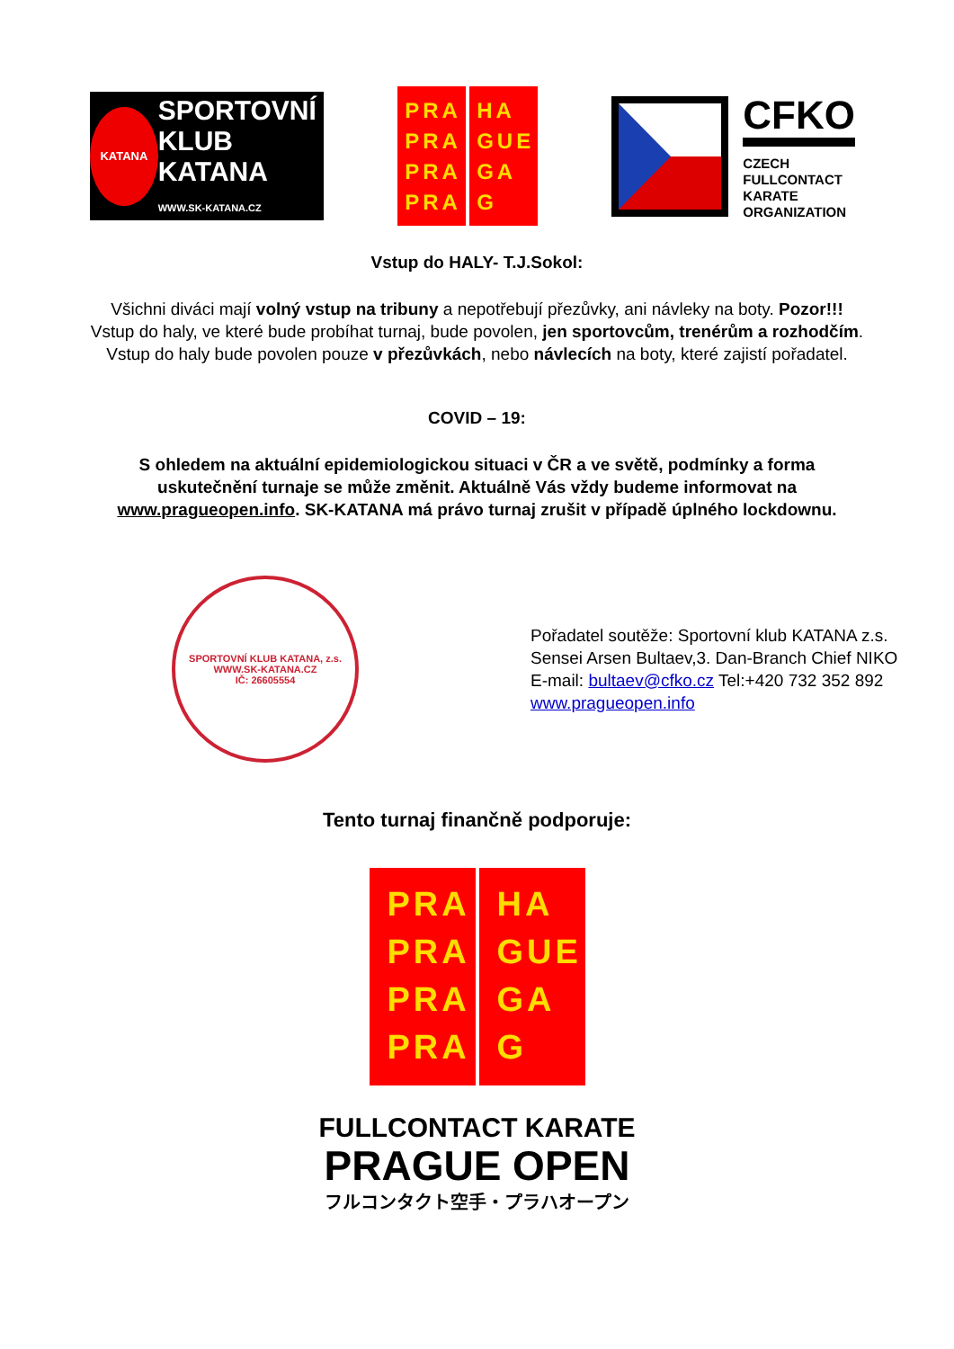KATANA
SPORTOVNÍ KLUB
KATANA
WWW.SK-KATANA.CZ
PRA PRA PRA PRA
HA GUE GA G
CFKO
CZECH
FULLCONTACT
KARATE
ORGANIZATION
Vstup do HALY- T.J.Sokol:
Všichni diváci mají volný vstup na tribuny a nepotřebují přezůvky, ani návleky na boty. Pozor!!! Vstup do haly, ve které bude probíhat turnaj, bude povolen, jen sportovcům, trenérům a rozhodčím. Vstup do haly bude povolen pouze v přezůvkách, nebo návlecích na boty, které zajistí pořadatel.
COVID – 19:
S ohledem na aktuální epidemiologickou situaci v ČR a ve světě, podmínky a forma uskutečnění turnaje se může změnit. Aktuálně Vás vždy budeme informovat na www.pragueopen.info. SK-KATANA má právo turnaj zrušit v případě úplného lockdownu.
SPORTOVNÍ KLUB KATANA, z.s.
WWW.SK-KATANA.CZ
IČ: 26605554
Pořadatel soutěže: Sportovní klub KATANA z.s.
Sensei Arsen Bultaev,3. Dan-Branch Chief NIKO
E-mail: bultaev@cfko.cz Tel:+420 732 352 892
www.pragueopen.info
Tento turnaj finančně podporuje:
PRA PRA PRA PRA
HA GUE GA G
FULLCONTACT KARATE
PRAGUE OPEN
フルコンタクト空手・プラハオープン